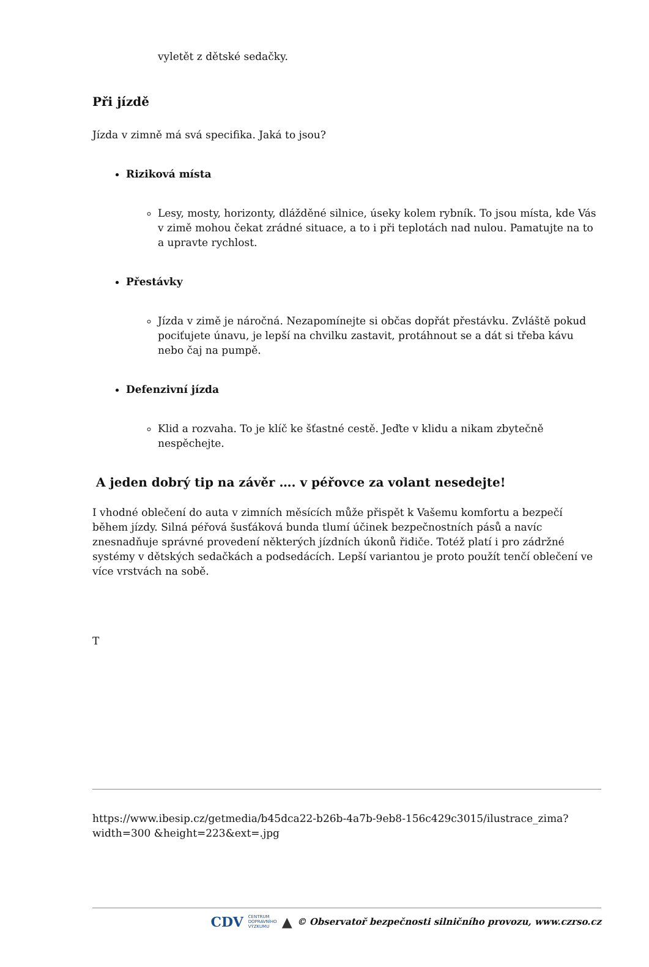vyletět z dětské sedačky.
Při jízdě
Jízda v zimně má svá specifika. Jaká to jsou?
Riziková místa
Lesy, mosty, horizonty, dlážděné silnice, úseky kolem rybník. To jsou místa, kde Vás v zimě mohou čekat zrádné situace, a to i při teplotách nad nulou. Pamatujte na to a upravte rychlost.
Přestávky
Jízda v zimě je náročná. Nezapomínejte si občas dopřát přestávku. Zvláště pokud pociťujete únavu, je lepší na chvilku zastavit, protáhnout se a dát si třeba kávu nebo čaj na pumpě.
Defenzivní jízda
Klid a rozvaha. To je klíč ke šťastné cestě. Jeďte v klidu a nikam zbytečně nespěchejte.
A jeden dobrý tip na závěr …. v péřovce za volant nesedejte!
I vhodné oblečení do auta v zimních měsících může přispět k Vašemu komfortu a bezpečí během jízdy. Silná péřová šusťáková bunda tlumí účinek bezpečnostních pásů a navíc znesnadňuje správné provedení některých jízdních úkonů řidiče. Totéž platí i pro zádržné systémy v dětských sedačkách a podsedácích. Lepší variantou je proto použít tenčí oblečení ve více vrstvách na sobě.
T
https://www.ibesip.cz/getmedia/b45dca22-b26b-4a7b-9eb8-156c429c3015/ilustrace_zima?width=300 &height=223&ext=.jpg
CDV CENTRUM
DOPRAVNÍHO
VÝZKUMU ▲ © Observatoř bezpečnosti silničního provozu, www.czrso.cz